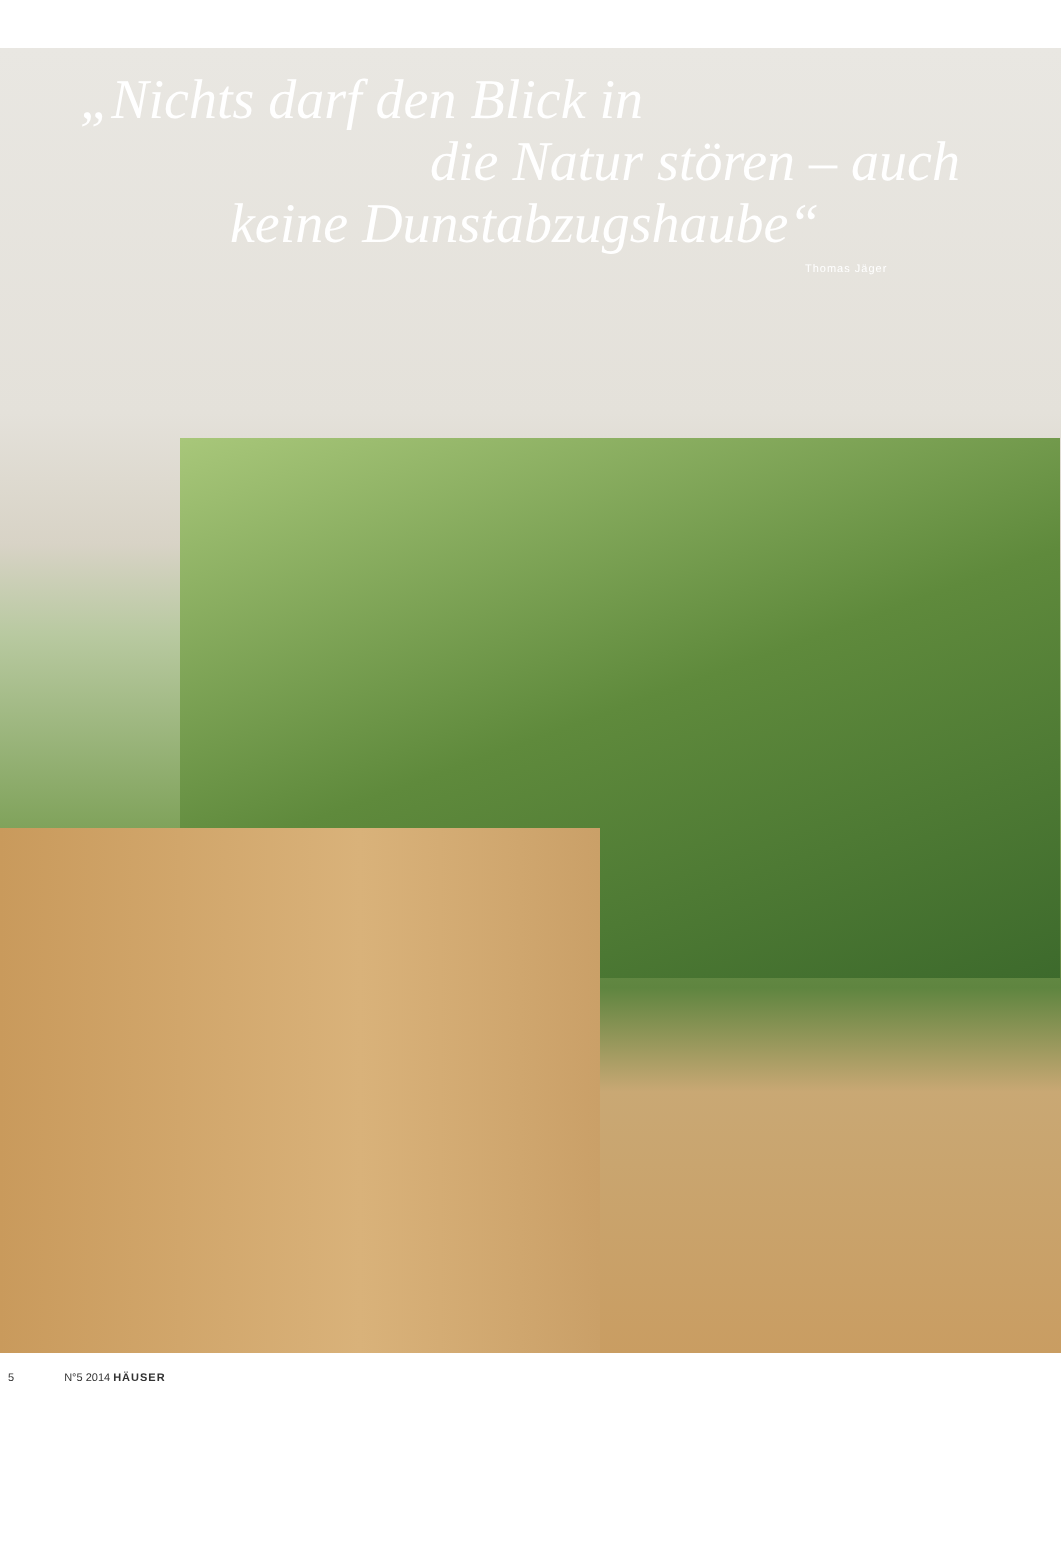„Nichts darf den Blick in
die Natur stören – auch
keine Dunstabzugshaube“
Thomas Jäger
5 N°5 2014 HÄUSER